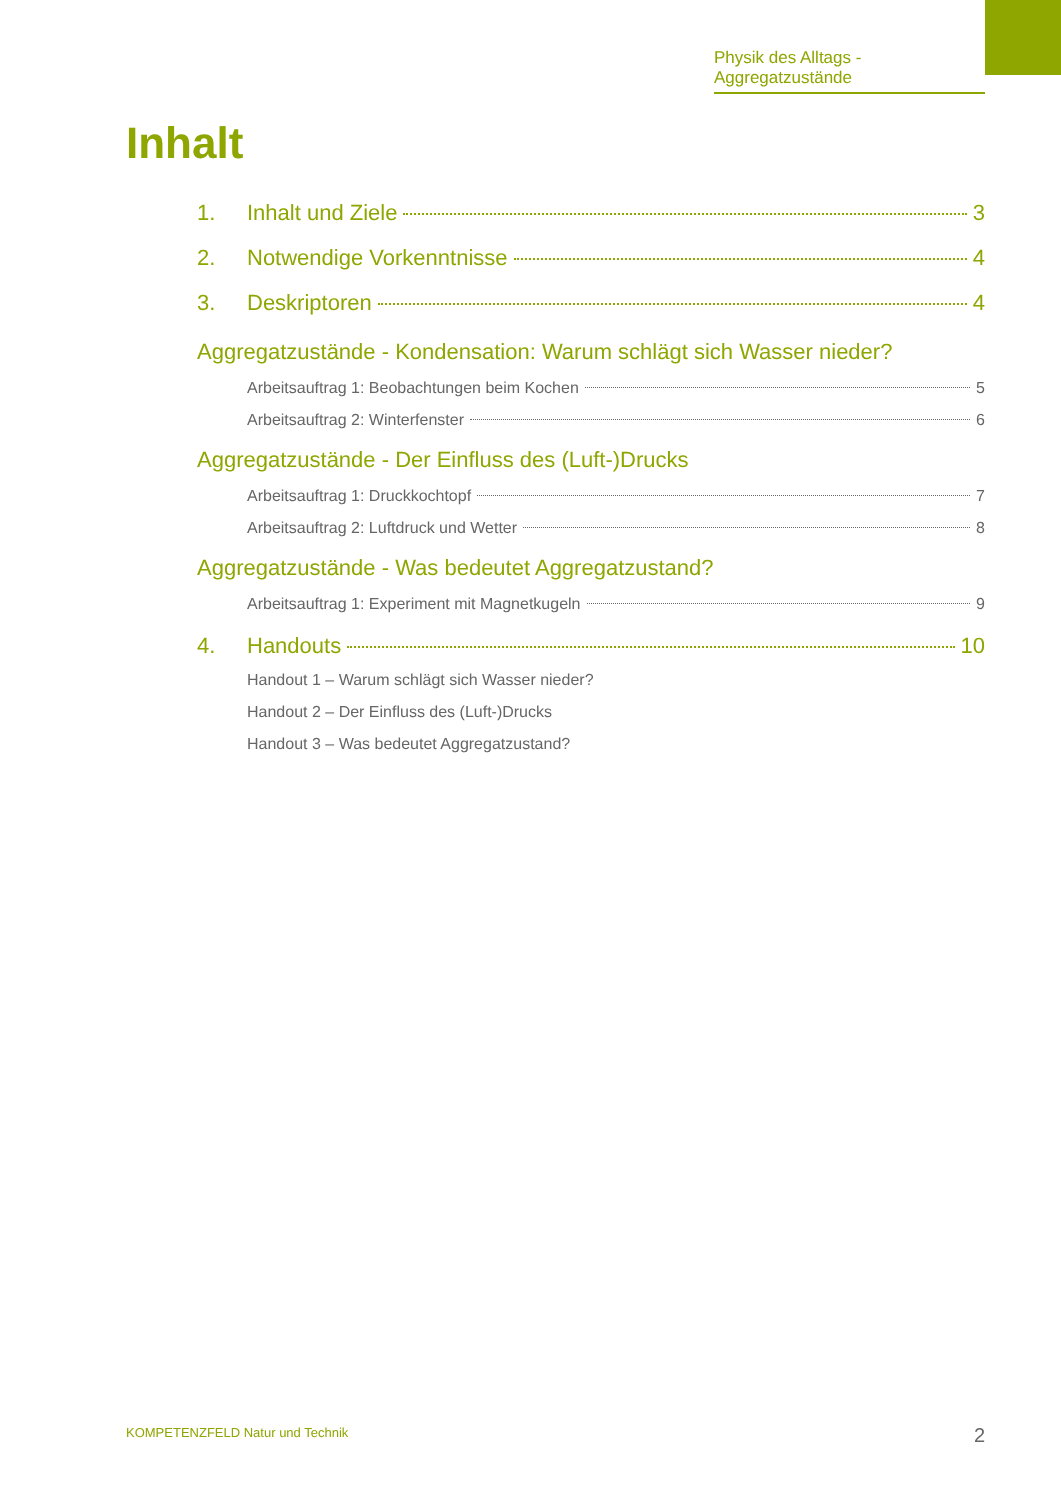Physik des Alltags - Aggregatzustände
Inhalt
1. Inhalt und Ziele 3
2. Notwendige Vorkenntnisse 4
3. Deskriptoren 4
Aggregatzustände - Kondensation: Warum schlägt sich Wasser nieder?
Arbeitsauftrag 1: Beobachtungen beim Kochen 5
Arbeitsauftrag 2: Winterfenster 6
Aggregatzustände - Der Einfluss des (Luft-)Drucks
Arbeitsauftrag 1: Druckkochtopf 7
Arbeitsauftrag 2: Luftdruck und Wetter 8
Aggregatzustände - Was bedeutet Aggregatzustand?
Arbeitsauftrag 1: Experiment mit Magnetkugeln 9
4. Handouts 10
Handout 1 – Warum schlägt sich Wasser nieder?
Handout 2 – Der Einfluss des (Luft-)Drucks
Handout 3 – Was bedeutet Aggregatzustand?
KOMPETENZFELD Natur und Technik
2